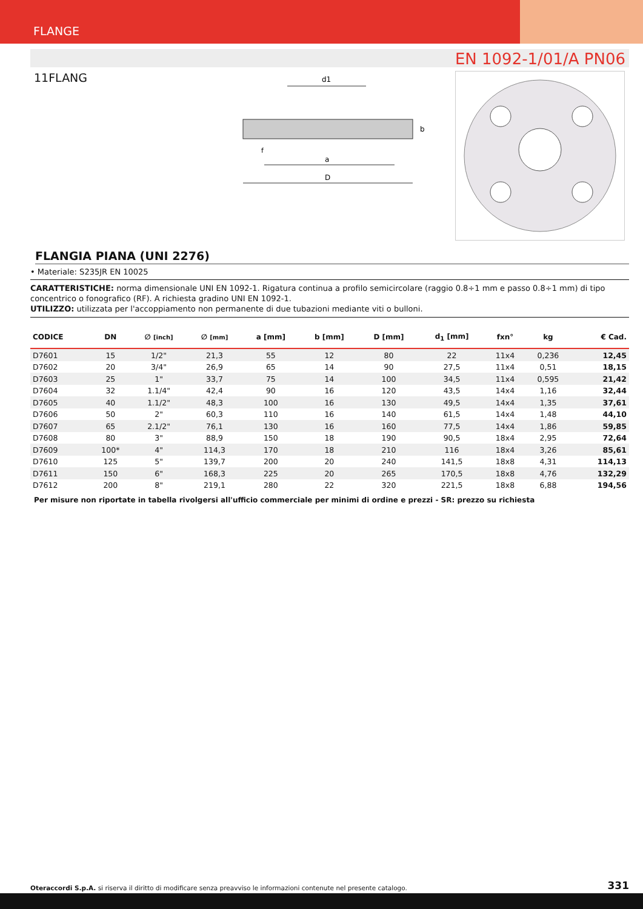FLANGE
EN 1092-1/01/A PN06
11FLANG
D
a
d1
b
f
FLANGIA PIANA (UNI 2276)
• Materiale: S235JR EN 10025
CARATTERISTICHE: norma dimensionale UNI EN 1092-1. Rigatura continua a profilo semicircolare (raggio 0.8÷1 mm e passo 0.8÷1 mm) di tipo concentrico o fonografico (RF). A richiesta gradino UNI EN 1092-1.
UTILIZZO: utilizzata per l'accoppiamento non permanente di due tubazioni mediante viti o bulloni.
| CODICE | DN | ∅ [inch] | ∅ [mm] | a [mm] | b [mm] | D [mm] | d<sub>1</sub> [mm] | fxn° | kg | € Cad. |
| --- | --- | --- | --- | --- | --- | --- | --- | --- | --- | --- |
| D7601 | 15 | 1/2" | 21,3 | 55 | 12 | 80 | 22 | 11x4 | 0,236 | 12,45 |
| D7602 | 20 | 3/4" | 26,9 | 65 | 14 | 90 | 27,5 | 11x4 | 0,51 | 18,15 |
| D7603 | 25 | 1" | 33,7 | 75 | 14 | 100 | 34,5 | 11x4 | 0,595 | 21,42 |
| D7604 | 32 | 1.1/4" | 42,4 | 90 | 16 | 120 | 43,5 | 14x4 | 1,16 | 32,44 |
| D7605 | 40 | 1.1/2" | 48,3 | 100 | 16 | 130 | 49,5 | 14x4 | 1,35 | 37,61 |
| D7606 | 50 | 2" | 60,3 | 110 | 16 | 140 | 61,5 | 14x4 | 1,48 | 44,10 |
| D7607 | 65 | 2.1/2" | 76,1 | 130 | 16 | 160 | 77,5 | 14x4 | 1,86 | 59,85 |
| D7608 | 80 | 3" | 88,9 | 150 | 18 | 190 | 90,5 | 18x4 | 2,95 | 72,64 |
| D7609 | 100* | 4" | 114,3 | 170 | 18 | 210 | 116 | 18x4 | 3,26 | 85,61 |
| D7610 | 125 | 5" | 139,7 | 200 | 20 | 240 | 141,5 | 18x8 | 4,31 | 114,13 |
| D7611 | 150 | 6" | 168,3 | 225 | 20 | 265 | 170,5 | 18x8 | 4,76 | 132,29 |
| D7612 | 200 | 8" | 219,1 | 280 | 22 | 320 | 221,5 | 18x8 | 6,88 | 194,56 |
Per misure non riportate in tabella rivolgersi all'ufficio commerciale per minimi di ordine e prezzi - SR: prezzo su richiesta
Oteraccordi S.p.A. si riserva il diritto di modificare senza preavviso le informazioni contenute nel presente catalogo. 331